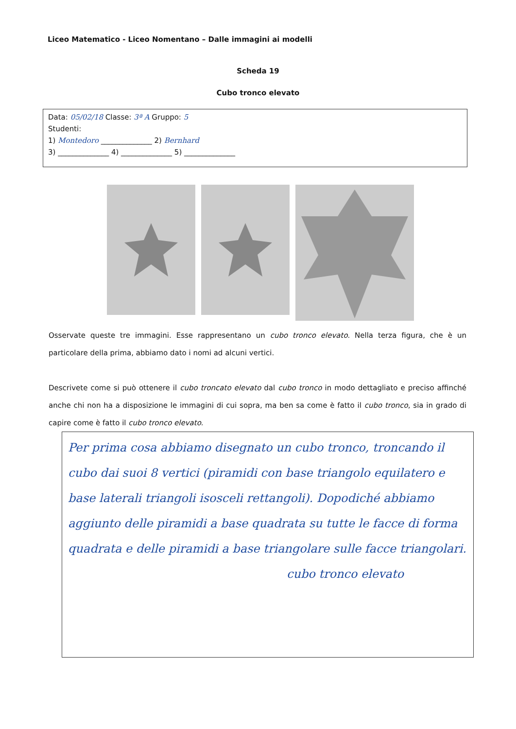Liceo Matematico - Liceo Nomentano – Dalle immagini ai modelli
Scheda 19
Cubo tronco elevato
Data: 05/02/18 Classe: 3ª A Gruppo: 5
Studenti:
1) Montedoro ______________ 2) Bernhard
3) ______________ 4) ______________ 5) ______________
Osservate queste tre immagini. Esse rappresentano un cubo tronco elevato. Nella terza figura, che è un particolare della prima, abbiamo dato i nomi ad alcuni vertici.
Descrivete come si può ottenere il cubo troncato elevato dal cubo tronco in modo dettagliato e preciso affinché anche chi non ha a disposizione le immagini di cui sopra, ma ben sa come è fatto il cubo tronco, sia in grado di capire come è fatto il cubo tronco elevato.
Per prima cosa abbiamo disegnato un cubo tronco, troncando il cubo dai suoi 8 vertici (piramidi con base triangolo equilatero e base laterali triangoli isosceli rettangoli). Dopodiché abbiamo aggiunto delle piramidi a base quadrata su tutte le facce di forma quadrata e delle piramidi a base triangolare sulle facce triangolari.
cubo tronco elevato